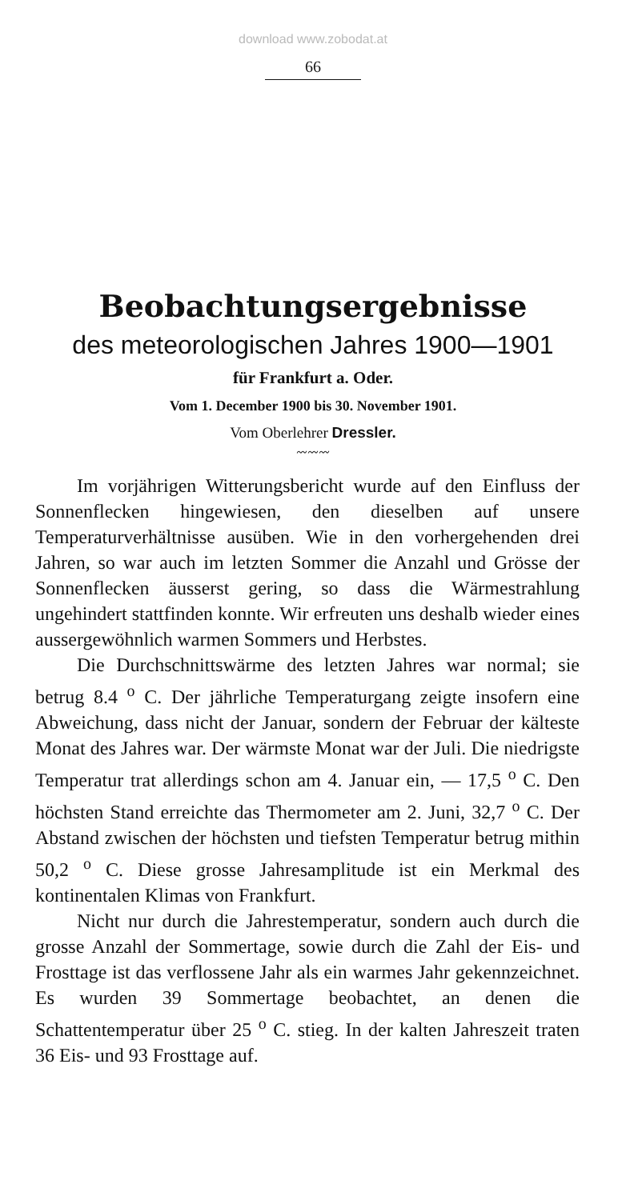download www.zobodat.at
66
Beobachtungsergebnisse
des meteorologischen Jahres 1900—1901
für Frankfurt a. Oder.
Vom 1. December 1900 bis 30. November 1901.
Vom Oberlehrer Dressler.
〰〰〰
Im vorjährigen Witterungsbericht wurde auf den Einfluss der Sonnenflecken hingewiesen, den dieselben auf unsere Temperaturverhältnisse ausüben. Wie in den vorhergehenden drei Jahren, so war auch im letzten Sommer die Anzahl und Grösse der Sonnenflecken äusserst gering, so dass die Wärmestrahlung ungehindert stattfinden konnte. Wir erfreuten uns deshalb wieder eines aussergewöhnlich warmen Sommers und Herbstes.
Die Durchschnittswärme des letzten Jahres war normal; sie betrug 8.4 <sup>o</sup> C. Der jährliche Temperaturgang zeigte insofern eine Abweichung, dass nicht der Januar, sondern der Februar der kälteste Monat des Jahres war. Der wärmste Monat war der Juli. Die niedrigste Temperatur trat allerdings schon am 4. Januar ein, — 17,5 <sup>o</sup> C. Den höchsten Stand erreichte das Thermometer am 2. Juni, 32,7 <sup>o</sup> C. Der Abstand zwischen der höchsten und tiefsten Temperatur betrug mithin 50,2 <sup>o</sup> C. Diese grosse Jahresamplitude ist ein Merkmal des kontinentalen Klimas von Frankfurt.
Nicht nur durch die Jahrestemperatur, sondern auch durch die grosse Anzahl der Sommertage, sowie durch die Zahl der Eis- und Frosttage ist das verflossene Jahr als ein warmes Jahr gekennzeichnet. Es wurden 39 Sommertage beobachtet, an denen die Schattentemperatur über 25 <sup>o</sup> C. stieg. In der kalten Jahreszeit traten 36 Eis- und 93 Frosttage auf.